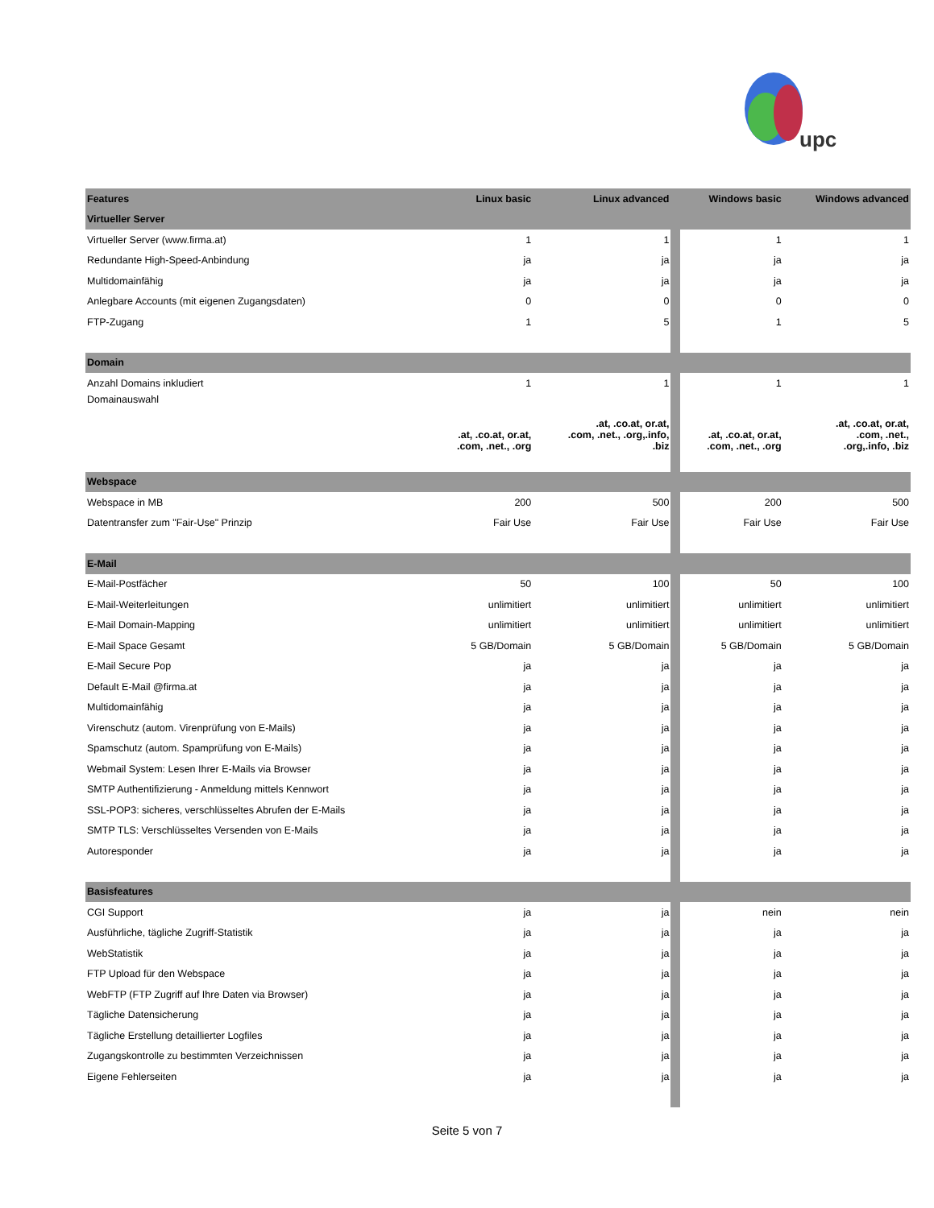upc
| Features | Linux basic | Linux advanced | | Windows basic | Windows advanced |
| Virtueller Server | | | | | |
| Virtueller Server (www.firma.at) | 1 | 1 | | 1 | 1 |
| Redundante High-Speed-Anbindung | ja | ja | | ja | ja |
| Multidomainfähig | ja | ja | | ja | ja |
| Anlegbare Accounts (mit eigenen Zugangsdaten) | 0 | 0 | | 0 | 0 |
| FTP-Zugang | 1 | 5 | | 1 | 5 |
| Domain | | | | | |
| Anzahl Domains inkludiert | 1 | 1 | | 1 | 1 |
| Domainauswahl | .at, .co.at, or.at, .com, .net., .org | .at, .co.at, or.at, .com, .net., .org,.info, .biz | | .at, .co.at, or.at, .com, .net., .org | .at, .co.at, or.at, .com, .net., .org,.info, .biz |
| Webspace | | | | | |
| Webspace in MB | 200 | 500 | | 200 | 500 |
| Datentransfer zum "Fair-Use" Prinzip | Fair Use | Fair Use | | Fair Use | Fair Use |
| E-Mail | | | | | |
| E-Mail-Postfächer | 50 | 100 | | 50 | 100 |
| E-Mail-Weiterleitungen | unlimitiert | unlimitiert | | unlimitiert | unlimitiert |
| E-Mail Domain-Mapping | unlimitiert | unlimitiert | | unlimitiert | unlimitiert |
| E-Mail Space Gesamt | 5 GB/Domain | 5 GB/Domain | | 5 GB/Domain | 5 GB/Domain |
| E-Mail Secure Pop | ja | ja | | ja | ja |
| Default E-Mail @firma.at | ja | ja | | ja | ja |
| Multidomainfähig | ja | ja | | ja | ja |
| Virenschutz (autom. Virenprüfung von E-Mails) | ja | ja | | ja | ja |
| Spamschutz (autom. Spamprüfung von E-Mails) | ja | ja | | ja | ja |
| Webmail System: Lesen Ihrer E-Mails via Browser | ja | ja | | ja | ja |
| SMTP Authentifizierung - Anmeldung mittels Kennwort | ja | ja | | ja | ja |
| SSL-POP3: sicheres, verschlüsseltes Abrufen der E-Mails | ja | ja | | ja | ja |
| SMTP TLS: Verschlüsseltes Versenden von E-Mails | ja | ja | | ja | ja |
| Autoresponder | ja | ja | | ja | ja |
| Basisfeatures | | | | | |
| CGI Support | ja | ja | | nein | nein |
| Ausführliche, tägliche Zugriff-Statistik | ja | ja | | ja | ja |
| WebStatistik | ja | ja | | ja | ja |
| FTP Upload für den Webspace | ja | ja | | ja | ja |
| WebFTP (FTP Zugriff auf Ihre Daten via Browser) | ja | ja | | ja | ja |
| Tägliche Datensicherung | ja | ja | | ja | ja |
| Tägliche Erstellung detaillierter Logfiles | ja | ja | | ja | ja |
| Zugangskontrolle zu bestimmten Verzeichnissen | ja | ja | | ja | ja |
| Eigene Fehlerseiten | ja | ja | | ja | ja |
Seite 5 von 7